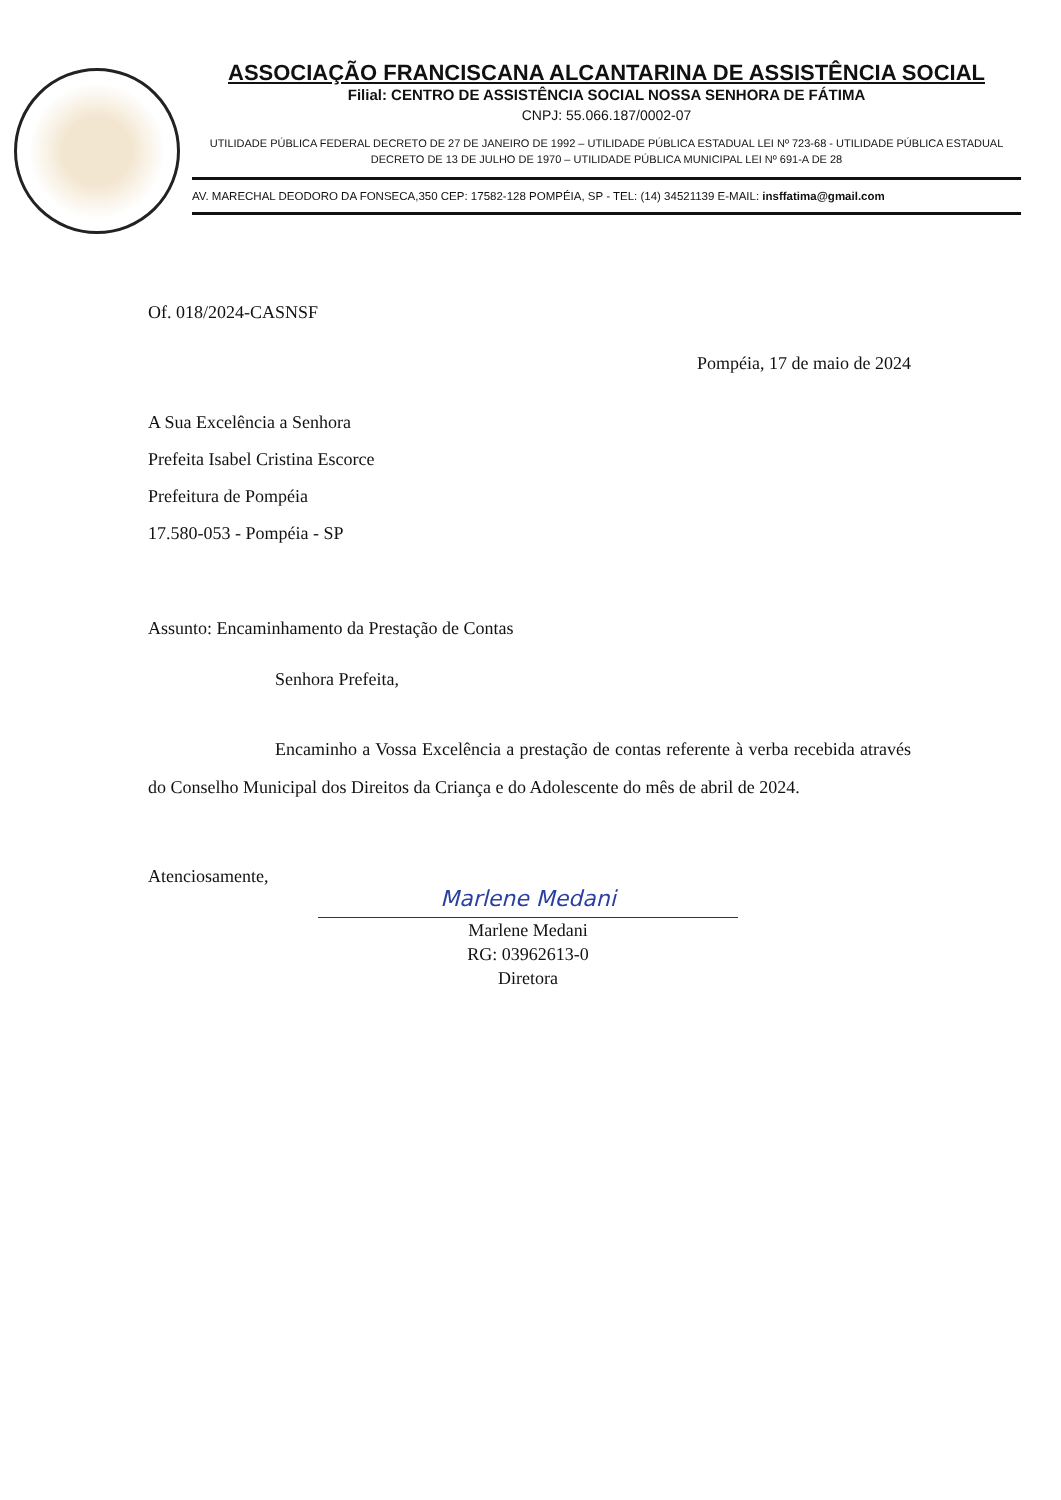ASSOCIAÇÃO FRANCISCANA ALCANTARINA DE ASSISTÊNCIA SOCIAL
Filial: CENTRO DE ASSISTÊNCIA SOCIAL NOSSA SENHORA DE FÁTIMA
CNPJ: 55.066.187/0002-07
UTILIDADE PÚBLICA FEDERAL DECRETO DE 27 DE JANEIRO DE 1992 – UTILIDADE PÚBLICA ESTADUAL LEI Nº 723-68 - UTILIDADE PÚBLICA ESTADUAL DECRETO DE 13 DE JULHO DE 1970 – UTILIDADE PÚBLICA MUNICIPAL LEI Nº 691-A DE 28
AV. MARECHAL DEODORO DA FONSECA,350 CEP: 17582-128 POMPÉIA, SP - TEL: (14) 34521139 E-MAIL: insffatima@gmail.com
Of. 018/2024-CASNSF
Pompéia, 17 de maio de 2024
A Sua Excelência a Senhora
Prefeita Isabel Cristina Escorce
Prefeitura de Pompéia
17.580-053 - Pompéia - SP
Assunto: Encaminhamento da Prestação de Contas
Senhora Prefeita,
Encaminho a Vossa Excelência a prestação de contas referente à verba recebida através do Conselho Municipal dos Direitos da Criança e do Adolescente do mês de abril de 2024.
Atenciosamente,
Marlene Medani
Marlene Medani
RG: 03962613-0
Diretora